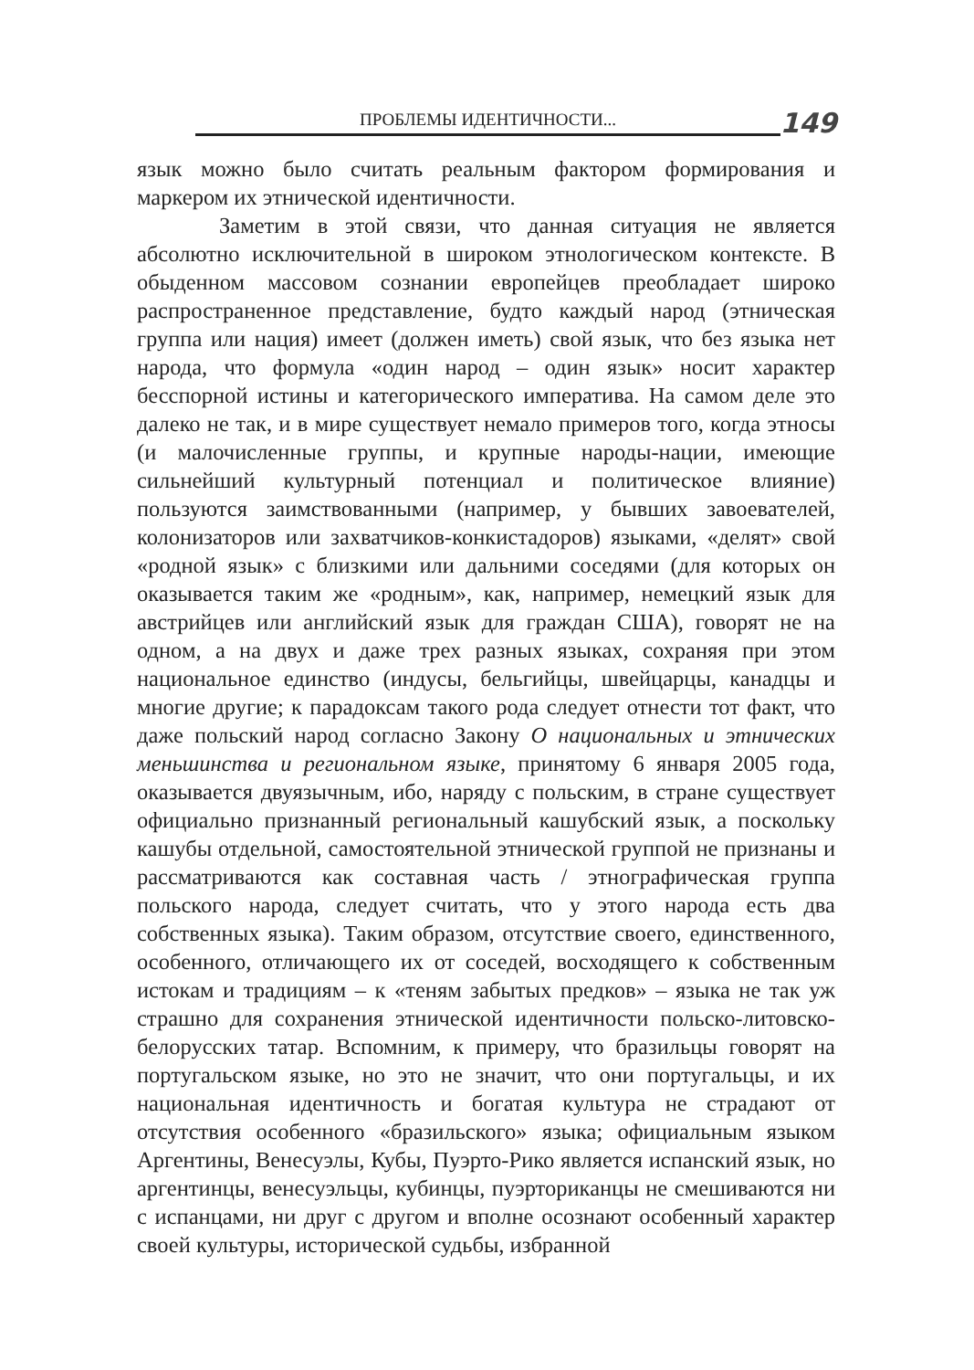ПРОБЛЕМЫ ИДЕНТИЧНОСТИ...
149
язык можно было считать реальным фактором формирования и маркером их этнической идентичности.
Заметим в этой связи, что данная ситуация не является абсолютно исключительной в широком этнологическом контексте. В обыденном массовом сознании европейцев преобладает широко распространенное представление, будто каждый народ (этническая группа или нация) имеет (должен иметь) свой язык, что без языка нет народа, что формула «один народ – один язык» носит характер бесспорной истины и категорического императива. На самом деле это далеко не так, и в мире существует немало примеров того, когда этносы (и малочисленные группы, и крупные народы-нации, имеющие сильнейший культурный потенциал и политическое влияние) пользуются заимствованными (например, у бывших завоевателей, колонизаторов или захватчиков-конкистадоров) языками, «делят» свой «родной язык» с близкими или дальними соседями (для которых он оказывается таким же «родным», как, например, немецкий язык для австрийцев или английский язык для граждан США), говорят не на одном, а на двух и даже трех разных языках, сохраняя при этом национальное единство (индусы, бельгийцы, швейцарцы, канадцы и многие другие; к парадоксам такого рода следует отнести тот факт, что даже польский народ согласно Закону О национальных и этнических меньшинства и региональном языке, принятому 6 января 2005 года, оказывается двуязычным, ибо, наряду с польским, в стране существует официально признанный региональный кашубский язык, а поскольку кашубы отдельной, самостоятельной этнической группой не признаны и рассматриваются как составная часть / этнографическая группа польского народа, следует считать, что у этого народа есть два собственных языка). Таким образом, отсутствие своего, единственного, особенного, отличающего их от соседей, восходящего к собственным истокам и традициям – к «теням забытых предков» – языка не так уж страшно для сохранения этнической идентичности польско-литовско-белорусских татар. Вспомним, к примеру, что бразильцы говорят на португальском языке, но это не значит, что они португальцы, и их национальная идентичность и богатая культура не страдают от отсутствия особенного «бразильского» языка; официальным языком Аргентины, Венесуэлы, Кубы, Пуэрто-Рико является испанский язык, но аргентинцы, венесуэльцы, кубинцы, пуэрториканцы не смешиваются ни с испанцами, ни друг с другом и вполне осознают особенный характер своей культуры, исторической судьбы, избранной